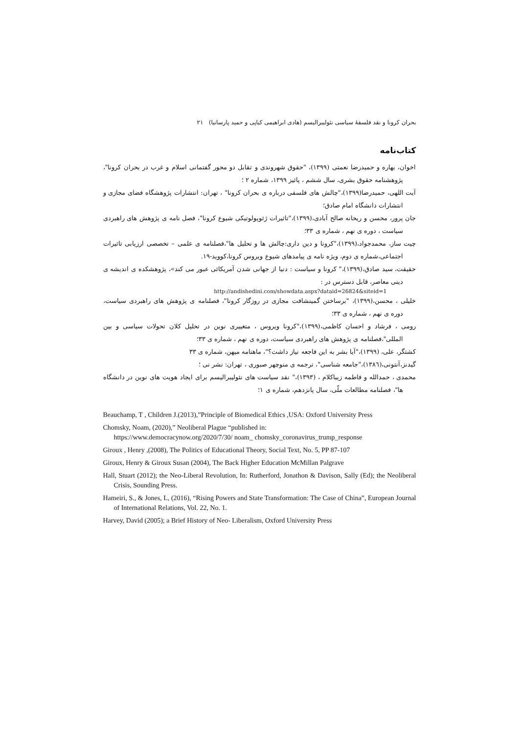بحران کرونا و نقد فلسفهٔ سیاسی نئولیبرالیسم (هادی ابراهیمی کیاپی و حمید پارسانیا) ۲۱
کتاب‌نامه
اخوان، بهاره و حمیدرضا نعمتی (۱۳۹۹)، "حقوق شهروندی و تقابل دو محور گفتمانی اسلام و غرب در بحران کرونا"، پژوهشنامه حقوق بشری، سال ششم ، پائیز ۱۳۹۹، شماره ۲ ؛
آیت اللهی، حمیدرضا(۱۳۹۹)،"چالش های فلسفی درباره ی بحران کرونا" ، تهران: انتشارات پژوهشگاه فضای مجازی و انتشارات دانشگاه امام صادق؛
جان پرور، محسن و ریحانه صالح آبادی،(۱۳۹۹)،"تاثیرات ژئوپولوتیکی شیوع کرونا"، فصل نامه ی پژوهش های راهبردی سیاست ، دوره ی نهم ، شماره ی ۳۳؛
چیت ساز، محمدجواد،(۱۳۹۹)،"کرونا و دین داری:چالش ها و تحلیل ها"،فصلنامه ی علمی – تخصصی ارزیابی تاثیرات اجتماعی،شماره ی دوم، ویژه نامه ی پیامدهای شیوع ویروس کرونا،کووید-۱۹.
حقیقت، سید صادق،(۱۳۹۹)،" کرونا و سیاست : دنیا از جهانی شدن آمریکائی عبور می کند»، پژوهشکده ی اندیشه ی دینی معاصر، قابل دسترس در :
http://andishedini.com/showdata.aspx?dataid=26824&siteid=1
خلیلی ، محسن،(۱۳۹۹)، "برساختن گمینشافت مجازی در روزگار کرونا"، فصلنامه ی پژوهش های راهبردی سیاست، دوره ی نهم ، شماره ی ۳۳؛
رومی ، فرشاد و احسان کاظمی،(۱۳۹۹)،"کرونا ویروس ، متغییری نوین در تحلیل کلان تحولات سیاسی و بین المللی"،فصلنامه ی پژوهش های راهبردی سیاست، دوره ی نهم ، شماره ی ۳۳؛
کشتگر، علی، (۱۳۹۹)،"آیا بشر به این فاجعه نیاز داشت؟"، ماهنامه میهن، شماره ی ۳۳
گیدنز،آنتونی،(۱۳۸٦)،"جامعه شناسی"، ترجمه ی منوچهر صبوری ، تهران: نشر نی ؛
محمدی ، حمدالله و فاطمه زیباکلام ، (۱۳۹۳)،" نقد سیاست های نئولیبرالیسم برای ایجاد هویت های نوین در دانشگاه ها"، فصلنامه مطالعات ملّی، سال پانزدهم، شماره ی ۱؛
Beauchamp, T , Children J.(2013),”Principle of Biomedical Ethics ,USA: Oxford University Press
Chomsky, Noam, (2020),” Neoliberal Plague “published in:
https://www.democracynow.org/2020/7/30/ noam_ chomsky_coronavirus_trump_response
Giroux , Henry ,(2008), The Politics of Educational Theory, Social Text, No. 5, PP 87-107
Giroux, Henry & Giroux Susan (2004), The Back Higher Education McMillan Palgrave
Hall, Stuart (2012); the Neo-Liberal Revolution, In: Rutherford, Jonathon & Davison, Sally (Ed); the Neoliberal Crisis, Sounding Press.
Hameiri, S., & Jones, L, (2016), “Rising Powers and State Transformation: The Case of China”, European Journal of International Relations, Vol. 22, No. 1.
Harvey, David (2005); a Brief History of Neo- Liberalism, Oxford University Press